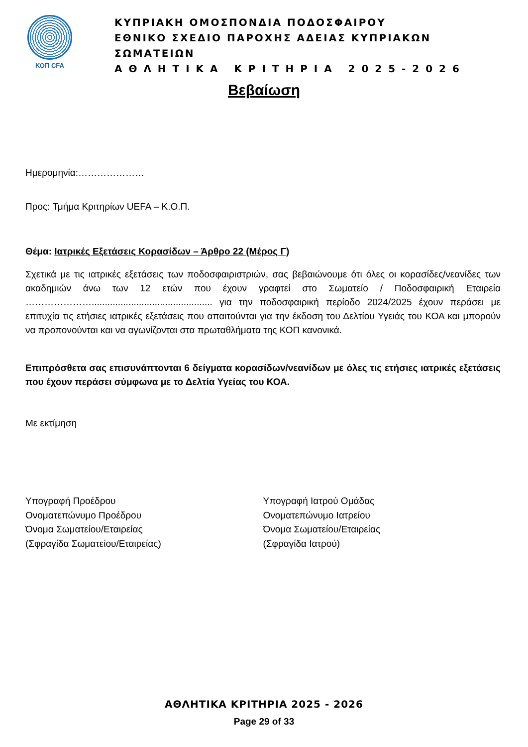ΚΟΠ CFA
ΚΥΠΡΙΑΚΗ ΟΜΟΣΠΟΝΔΙΑ ΠΟΔΟΣΦΑΙΡΟΥ
ΕΘΝΙΚΟ ΣΧΕΔΙΟ ΠΑΡΟΧΗΣ ΑΔΕΙΑΣ ΚΥΠΡΙΑΚΩΝ ΣΩΜΑΤΕΙΩΝ
Α Θ Λ Η Τ Ι Κ Α Κ Ρ Ι Τ Η Ρ Ι Α 2 0 2 5 - 2 0 2 6
Βεβαίωση
Ημερομηνία:…………………
Προς: Τμήμα Κριτηρίων UEFA – Κ.Ο.Π.
Θέμα: Ιατρικές Εξετάσεις Κορασίδων – Άρθρο 22 (Μέρος Γ)
Σχετικά με τις ιατρικές εξετάσεις των ποδοσφαιριστριών, σας βεβαιώνουμε ότι όλες οι κορασίδες/νεανίδες των ακαδημιών άνω των 12 ετών που έχουν γραφτεί στο Σωματείο / Ποδοσφαιρική Εταιρεία ………………….............................................. για την ποδοσφαιρική περίοδο 2024/2025 έχουν περάσει με επιτυχία τις ετήσιες ιατρικές εξετάσεις που απαιτούνται για την έκδοση του Δελτίου Υγειάς του ΚΟΑ και μπορούν να προπονούνται και να αγωνίζονται στα πρωταθλήματα της ΚΟΠ κανονικά.
Επιπρόσθετα σας επισυνάπτονται 6 δείγματα κορασίδων/νεανίδων με όλες τις ετήσιες ιατρικές εξετάσεις που έχουν περάσει σύμφωνα με το Δελτία Υγείας του ΚΟΑ.
Με εκτίμηση
Υπογραφή Προέδρου
Ονοματεπώνυμο Προέδρου
Όνομα Σωματείου/Εταιρείας
(Σφραγίδα Σωματείου/Εταιρείας)
Υπογραφή Ιατρού Ομάδας
Ονοματεπώνυμο Ιατρείου
Όνομα Σωματείου/Εταιρείας
(Σφραγίδα Ιατρού)
ΑΘΛΗΤΙΚΑ ΚΡΙΤΗΡΙΑ 2025 - 2026
Page 29 of 33